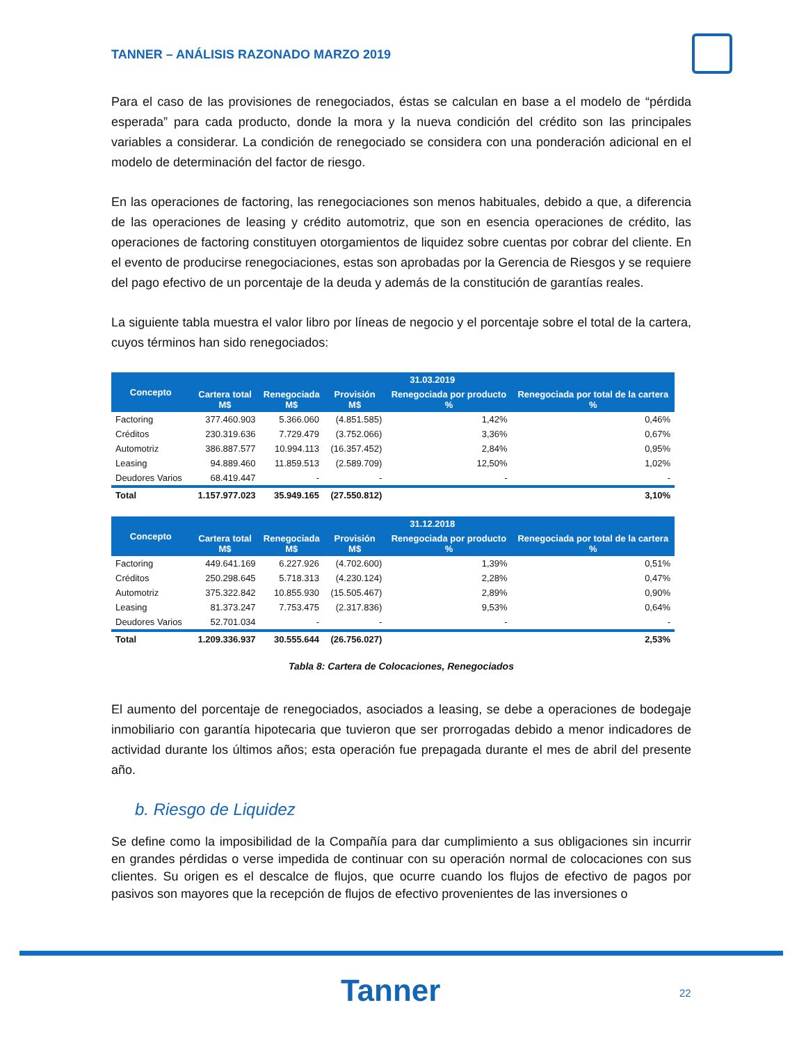TANNER – ANÁLISIS RAZONADO MARZO 2019
Para el caso de las provisiones de renegociados, éstas se calculan en base a el modelo de “pérdida esperada” para cada producto, donde la mora y la nueva condición del crédito son las principales variables a considerar. La condición de renegociado se considera con una ponderación adicional en el modelo de determinación del factor de riesgo.
En las operaciones de factoring, las renegociaciones son menos habituales, debido a que, a diferencia de las operaciones de leasing y crédito automotriz, que son en esencia operaciones de crédito, las operaciones de factoring constituyen otorgamientos de liquidez sobre cuentas por cobrar del cliente. En el evento de producirse renegociaciones, estas son aprobadas por la Gerencia de Riesgos y se requiere del pago efectivo de un porcentaje de la deuda y además de la constitución de garantías reales.
La siguiente tabla muestra el valor libro por líneas de negocio y el porcentaje sobre el total de la cartera, cuyos términos han sido renegociados:
| Concepto | 31.03.2019 | | | | |
| --- | --- | --- | --- | --- | --- |
| | Cartera total M$ | Renegociada M$ | Provisión M$ | Renegociada por producto % | Renegociada por total de la cartera % |
| Factoring | 377.460.903 | 5.366.060 | (4.851.585) | 1,42% | 0,46% |
| Créditos | 230.319.636 | 7.729.479 | (3.752.066) | 3,36% | 0,67% |
| Automotriz | 386.887.577 | 10.994.113 | (16.357.452) | 2,84% | 0,95% |
| Leasing | 94.889.460 | 11.859.513 | (2.589.709) | 12,50% | 1,02% |
| Deudores Varios | 68.419.447 | - | - | - | - |
| Total | 1.157.977.023 | 35.949.165 | (27.550.812) | | 3,10% |
| Concepto | 31.12.2018 | | | | |
| --- | --- | --- | --- | --- | --- |
| | Cartera total M$ | Renegociada M$ | Provisión M$ | Renegociada por producto % | Renegociada por total de la cartera % |
| Factoring | 449.641.169 | 6.227.926 | (4.702.600) | 1,39% | 0,51% |
| Créditos | 250.298.645 | 5.718.313 | (4.230.124) | 2,28% | 0,47% |
| Automotriz | 375.322.842 | 10.855.930 | (15.505.467) | 2,89% | 0,90% |
| Leasing | 81.373.247 | 7.753.475 | (2.317.836) | 9,53% | 0,64% |
| Deudores Varios | 52.701.034 | - | - | - | - |
| Total | 1.209.336.937 | 30.555.644 | (26.756.027) | | 2,53% |
Tabla 8: Cartera de Colocaciones, Renegociados
El aumento del porcentaje de renegociados, asociados a leasing, se debe a operaciones de bodegaje inmobiliario con garantía hipotecaria que tuvieron que ser prorrogadas debido a menor indicadores de actividad durante los últimos años; esta operación fue prepagada durante el mes de abril del presente año.
b. Riesgo de Liquidez
Se define como la imposibilidad de la Compañía para dar cumplimiento a sus obligaciones sin incurrir en grandes pérdidas o verse impedida de continuar con su operación normal de colocaciones con sus clientes. Su origen es el descalce de flujos, que ocurre cuando los flujos de efectivo de pagos por pasivos son mayores que la recepción de flujos de efectivo provenientes de las inversiones o
Tanner 22